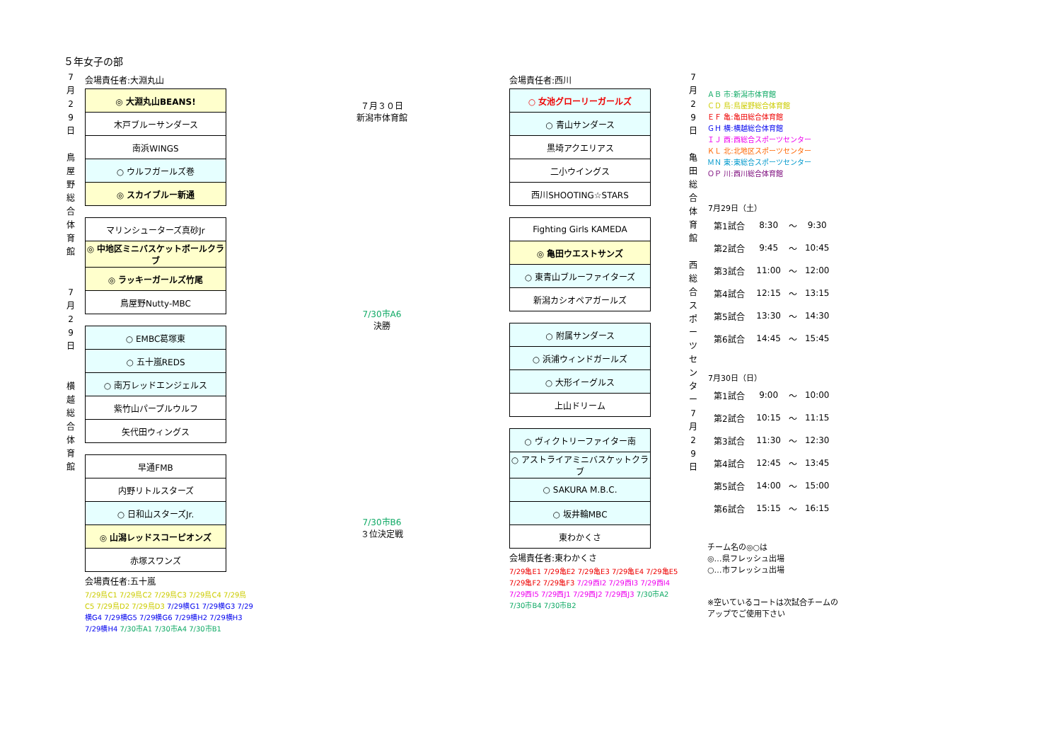５年女子の部
7
月
2
9
日
鳥
屋
野
総
合
体
育
館
7
月
2
9
日
横
越
総
合
体
育
館
会場責任者:大淵丸山
| ◎ 大淵丸山BEANS! |
| 木戸ブルーサンダース |
| 南浜WINGS |
| ○ ウルフガールズ巻 |
| ◎ スカイブルー新通 |
| マリンシューターズ真砂Jr |
| ◎ 中地区ミニバスケットボールクラブ |
| ◎ ラッキーガールズ竹尾 |
| 鳥屋野Nutty-MBC |
| ○ EMBC葛塚東 |
| ○ 五十嵐REDS |
| ○ 南万レッドエンジェルス |
| 紫竹山パープルウルフ |
| 矢代田ウィングス |
| 早通FMB |
| 内野リトルスターズ |
| ○ 日和山スターズJr. |
| ◎ 山潟レッドスコーピオンズ |
| 赤塚スワンズ |
会場責任者:五十嵐
7/29鳥C1 7/29鳥C2 7/29鳥C3 7/29鳥C4 7/29鳥C5 7/29鳥D2 7/29鳥D3 7/29横G1 7/29横G3 7/29横G4 7/29横G5 7/29横G6 7/29横H2 7/29横H3 7/29横H4 7/30市A1 7/30市A4 7/30市B1
７月３０日
新潟市体育館
7/30市A6
決勝
7/30市B6
３位決定戦
会場責任者:西川
| ○ 女池グローリーガールズ |
| ○ 青山サンダース |
| 黒埼アクエリアス |
| 二小ウイングス |
| 西川SHOOTING☆STARS |
| Fighting Girls KAMEDA |
| ◎ 亀田ウエストサンズ |
| ○ 東青山ブルーファイターズ |
| 新潟カシオペアガールズ |
| ○ 附属サンダース |
| ○ 浜浦ウィンドガールズ |
| ○ 大形イーグルス |
| 上山ドリーム |
| ○ ヴィクトリーファイター南 |
| ○ アストライアミニバスケットクラブ |
| ○ SAKURA M.B.C. |
| ○ 坂井輪MBC |
| 東わかくさ |
会場責任者:東わかくさ
7/29亀E1 7/29亀E2 7/29亀E3 7/29亀E4 7/29亀E5 7/29亀F2 7/29亀F3 7/29西I2 7/29西I3 7/29西I4 7/29西I5 7/29西J1 7/29西J2 7/29西J3 7/30市A2 7/30市B4 7/30市B2
7
月
2
9
日
亀
田
総
合
体
育
館
西
総
合
ス
ポ
ー
ツ
セ
ン
タ
ー
7
月
2
9
日
ＡＢ 市:新潟市体育館
ＣＤ 鳥:鳥屋野総合体育館
ＥＦ 亀:亀田総合体育館
ＧＨ 横:横越総合体育館
ＩＪ 西:西総合スポーツセンター
ＫＬ 北:北地区スポーツセンター
ＭＮ 東:東総合スポーツセンター
ＯＰ 川:西川総合体育館
| 7月29日（土） | | | |
| --- | --- | --- | --- |
| 第1試合 | 8:30 | ～ | 9:30 |
| 第2試合 | 9:45 | ～ | 10:45 |
| 第3試合 | 11:00 | ～ | 12:00 |
| 第4試合 | 12:15 | ～ | 13:15 |
| 第5試合 | 13:30 | ～ | 14:30 |
| 第6試合 | 14:45 | ～ | 15:45 |
| 7月30日（日） | | | |
| --- | --- | --- | --- |
| 第1試合 | 9:00 | ～ | 10:00 |
| 第2試合 | 10:15 | ～ | 11:15 |
| 第3試合 | 11:30 | ～ | 12:30 |
| 第4試合 | 12:45 | ～ | 13:45 |
| 第5試合 | 14:00 | ～ | 15:00 |
| 第6試合 | 15:15 | ～ | 16:15 |
チーム名の◎○は
◎…県フレッシュ出場
○…市フレッシュ出場
※空いているコートは次試合チームの
アップでご使用下さい